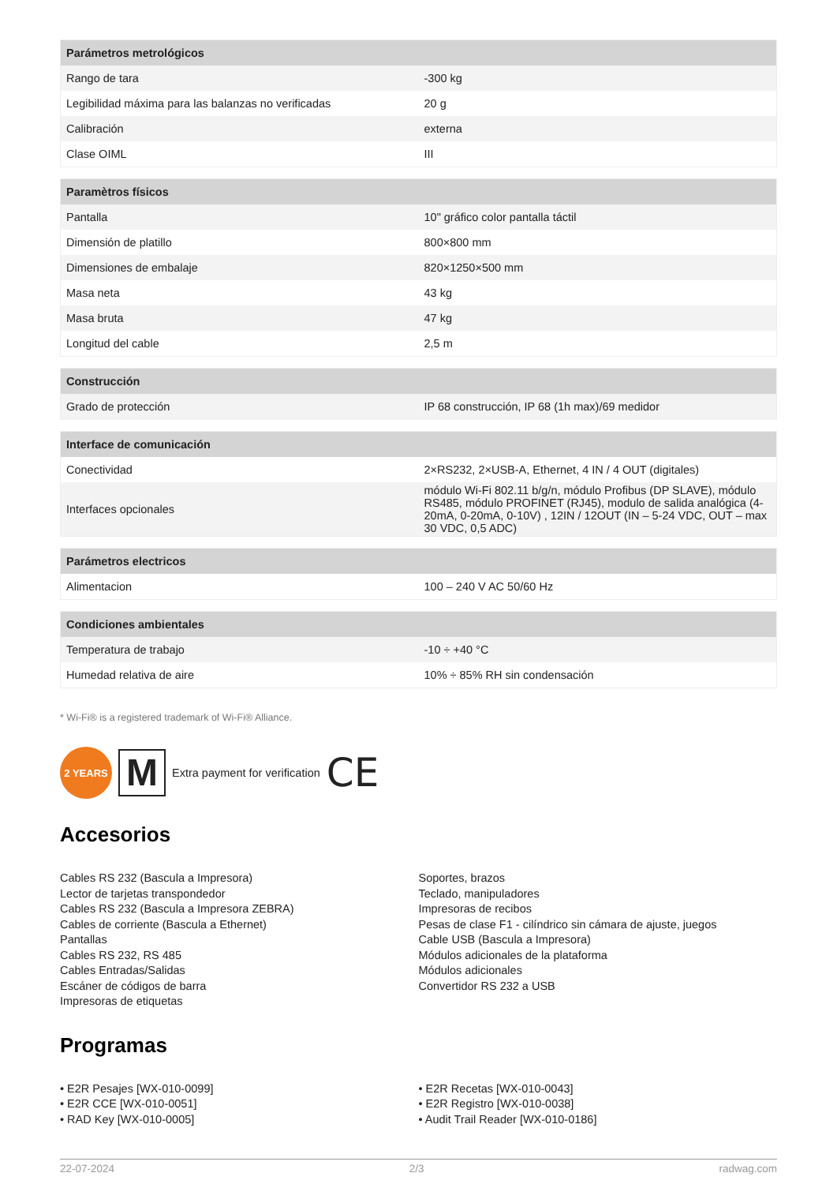| Parámetros metrológicos | |
| --- | --- |
| Rango de tara | -300 kg |
| Legibilidad máxima para las balanzas no verificadas | 20 g |
| Calibración | externa |
| Clase OIML | III |
| Paramètros físicos | |
| --- | --- |
| Pantalla | 10" gráfico color pantalla táctil |
| Dimensión de platillo | 800×800 mm |
| Dimensiones de embalaje | 820×1250×500 mm |
| Masa neta | 43 kg |
| Masa bruta | 47 kg |
| Longitud del cable | 2,5 m |
| Construcción | |
| --- | --- |
| Grado de protección | IP 68 construcción, IP 68 (1h max)/69 medidor |
| Interface de comunicación | |
| --- | --- |
| Conectividad | 2×RS232, 2×USB-A, Ethernet, 4 IN / 4 OUT (digitales) |
| Interfaces opcionales | módulo Wi-Fi 802.11 b/g/n, módulo Profibus (DP SLAVE), módulo RS485, módulo PROFINET (RJ45), modulo de salida analógica (4-20mA, 0-20mA, 0-10V) , 12IN / 12OUT (IN – 5-24 VDC, OUT – max 30 VDC, 0,5 ADC) |
| Parámetros electricos | |
| --- | --- |
| Alimentacion | 100 – 240 V AC 50/60 Hz |
| Condiciones ambientales | |
| --- | --- |
| Temperatura de trabajo | -10 ÷ +40 °C |
| Humedad relativa de aire | 10% ÷ 85% RH sin condensación |
* Wi-Fi® is a registered trademark of Wi-Fi® Alliance.
2 YEARS
M
Extra payment for verification CE
Accesorios
Cables RS 232 (Bascula a Impresora)
Lector de tarjetas transpondedor
Cables RS 232 (Bascula a Impresora ZEBRA)
Cables de corriente (Bascula a Ethernet)
Pantallas
Cables RS 232, RS 485
Cables Entradas/Salidas
Escáner de códigos de barra
Impresoras de etiquetas
Soportes, brazos
Teclado, manipuladores
Impresoras de recibos
Pesas de clase F1 - cilíndrico sin cámara de ajuste, juegos
Cable USB (Bascula a Impresora)
Módulos adicionales de la plataforma
Módulos adicionales
Convertidor RS 232 a USB
Programas
• E2R Pesajes [WX-010-0099]
• E2R CCE [WX-010-0051]
• RAD Key [WX-010-0005]
• E2R Recetas [WX-010-0043]
• E2R Registro [WX-010-0038]
• Audit Trail Reader [WX-010-0186]
22-07-2024 2/3 radwag.com